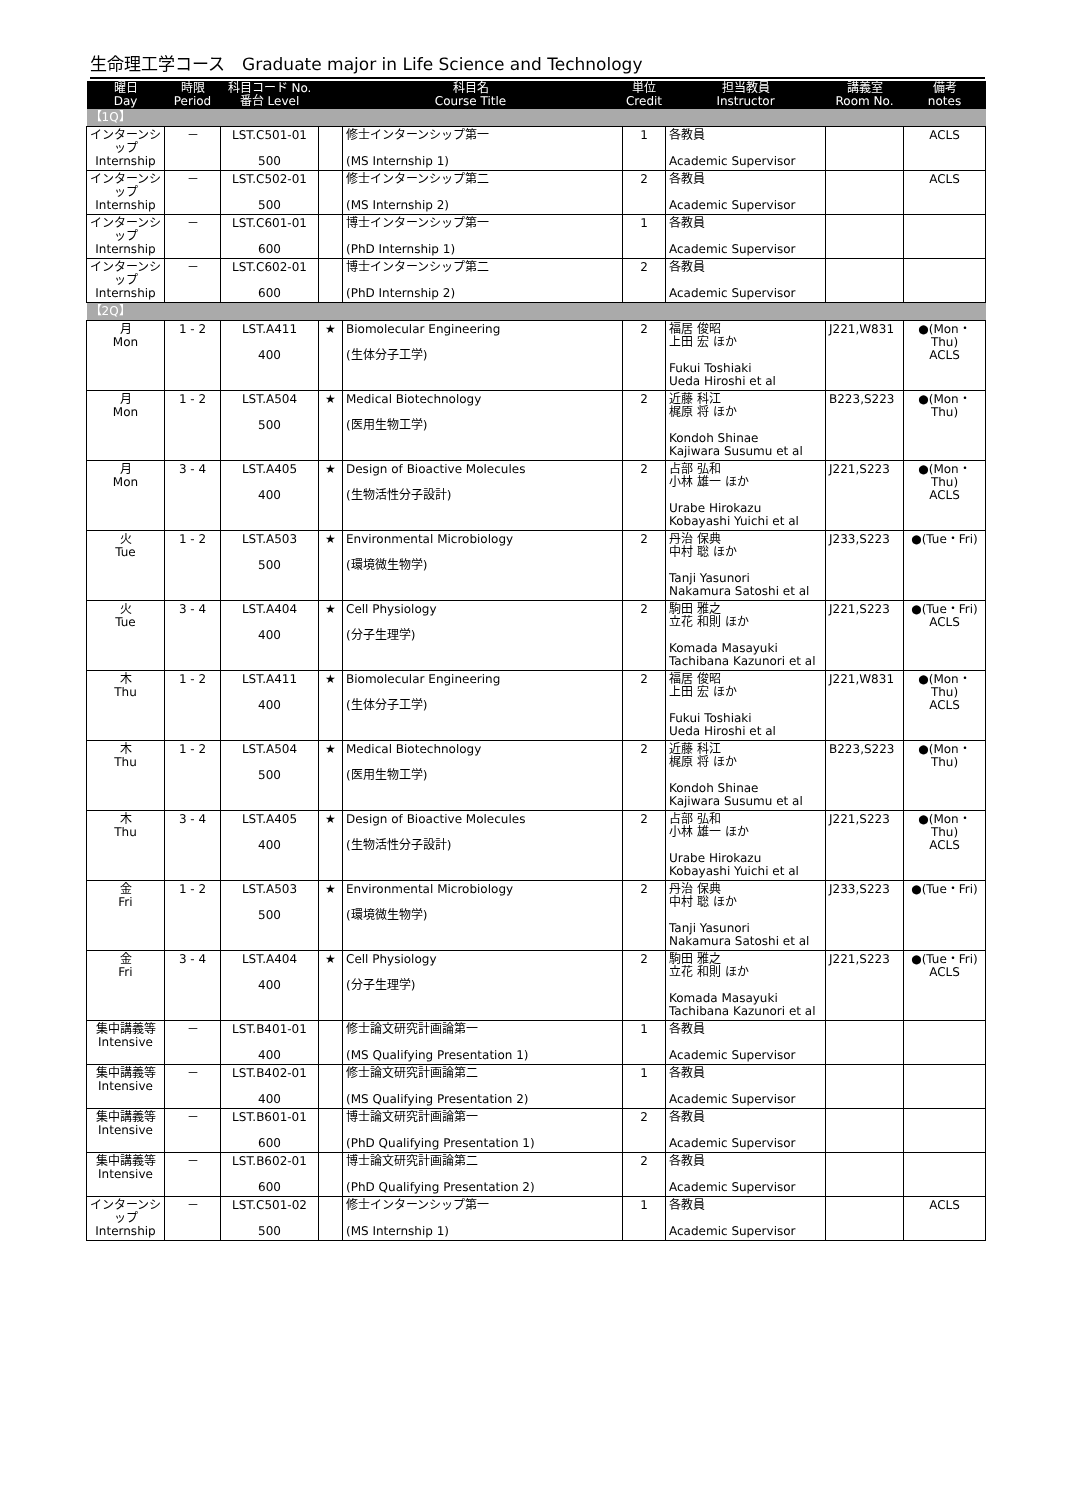生命理工学コース　Graduate major in Life Science and Technology
| 曜日 Day | 時限 Period | 科目コード No. 番台 Level | 科目名 Course Title | | 単位 Credit | 担当教員 Instructor | 講義室 Room No. | 備考 notes |
| --- | --- | --- | --- | --- | --- | --- | --- | --- |
| 【1Q】 | | | | | | | | |
| インターンシップ Internship | － | LST.C501-01 500 | | 修士インターンシップ第一 (MS Internship 1) | 1 | 各教員 Academic Supervisor | | ACLS |
| インターンシップ Internship | － | LST.C502-01 500 | | 修士インターンシップ第二 (MS Internship 2) | 2 | 各教員 Academic Supervisor | | ACLS |
| インターンシップ Internship | － | LST.C601-01 600 | | 博士インターンシップ第一 (PhD Internship 1) | 1 | 各教員 Academic Supervisor | | |
| インターンシップ Internship | － | LST.C602-01 600 | | 博士インターンシップ第二 (PhD Internship 2) | 2 | 各教員 Academic Supervisor | | |
| 【2Q】 | | | | | | | | |
| 月 Mon | 1 - 2 | LST.A411 400 | ★ | Biomolecular Engineering (生体分子工学) | 2 | 福居 俊昭 上田 宏 ほか Fukui Toshiaki Ueda Hiroshi et al | J221,W831 | ●(Mon・Thu) ACLS |
| 月 Mon | 1 - 2 | LST.A504 500 | ★ | Medical Biotechnology (医用生物工学) | 2 | 近藤 科江 梶原 将 ほか Kondoh Shinae Kajiwara Susumu et al | B223,S223 | ●(Mon・Thu) |
| 月 Mon | 3 - 4 | LST.A405 400 | ★ | Design of Bioactive Molecules (生物活性分子設計) | 2 | 占部 弘和 小林 雄一 ほか Urabe Hirokazu Kobayashi Yuichi et al | J221,S223 | ●(Mon・Thu) ACLS |
| 火 Tue | 1 - 2 | LST.A503 500 | ★ | Environmental Microbiology (環境微生物学) | 2 | 丹治 保典 中村 聡 ほか Tanji Yasunori Nakamura Satoshi et al | J233,S223 | ●(Tue・Fri) |
| 火 Tue | 3 - 4 | LST.A404 400 | ★ | Cell Physiology (分子生理学) | 2 | 駒田 雅之 立花 和則 ほか Komada Masayuki Tachibana Kazunori et al | J221,S223 | ●(Tue・Fri) ACLS |
| 木 Thu | 1 - 2 | LST.A411 400 | ★ | Biomolecular Engineering (生体分子工学) | 2 | 福居 俊昭 上田 宏 ほか Fukui Toshiaki Ueda Hiroshi et al | J221,W831 | ●(Mon・Thu) ACLS |
| 木 Thu | 1 - 2 | LST.A504 500 | ★ | Medical Biotechnology (医用生物工学) | 2 | 近藤 科江 梶原 将 ほか Kondoh Shinae Kajiwara Susumu et al | B223,S223 | ●(Mon・Thu) |
| 木 Thu | 3 - 4 | LST.A405 400 | ★ | Design of Bioactive Molecules (生物活性分子設計) | 2 | 占部 弘和 小林 雄一 ほか Urabe Hirokazu Kobayashi Yuichi et al | J221,S223 | ●(Mon・Thu) ACLS |
| 金 Fri | 1 - 2 | LST.A503 500 | ★ | Environmental Microbiology (環境微生物学) | 2 | 丹治 保典 中村 聡 ほか Tanji Yasunori Nakamura Satoshi et al | J233,S223 | ●(Tue・Fri) |
| 金 Fri | 3 - 4 | LST.A404 400 | ★ | Cell Physiology (分子生理学) | 2 | 駒田 雅之 立花 和則 ほか Komada Masayuki Tachibana Kazunori et al | J221,S223 | ●(Tue・Fri) ACLS |
| 集中講義等 Intensive | － | LST.B401-01 400 | | 修士論文研究計画論第一 (MS Qualifying Presentation 1) | 1 | 各教員 Academic Supervisor | | |
| 集中講義等 Intensive | － | LST.B402-01 400 | | 修士論文研究計画論第二 (MS Qualifying Presentation 2) | 1 | 各教員 Academic Supervisor | | |
| 集中講義等 Intensive | － | LST.B601-01 600 | | 博士論文研究計画論第一 (PhD Qualifying Presentation 1) | 2 | 各教員 Academic Supervisor | | |
| 集中講義等 Intensive | － | LST.B602-01 600 | | 博士論文研究計画論第二 (PhD Qualifying Presentation 2) | 2 | 各教員 Academic Supervisor | | |
| インターンシップ Internship | － | LST.C501-02 500 | | 修士インターンシップ第一 (MS Internship 1) | 1 | 各教員 Academic Supervisor | | ACLS |